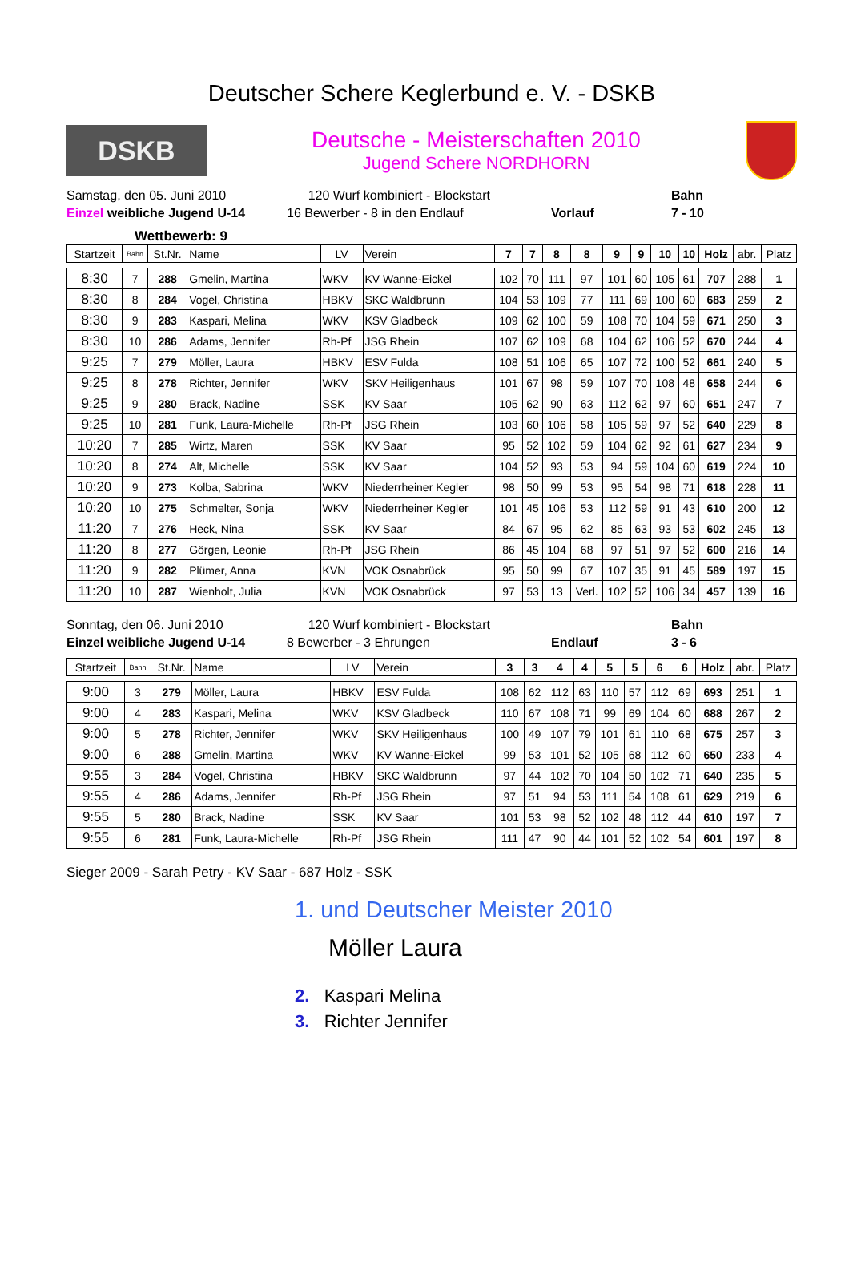Deutscher Schere Keglerbund e. V. - DSKB
DSKB
Deutsche - Meisterschaften 2010
Jugend Schere NORDHORN
Samstag, den 05. Juni 2010
120 Wurf kombiniert - Blockstart
Bahn
Einzel weibliche Jugend U-14
16 Bewerber - 8 in den Endlauf
Vorlauf
7 - 10
Wettbewerb: 9
| Startzeit | Bahn | St.Nr. | Name | LV | Verein | 7 | 7 | 8 | 8 | 9 | 9 | 10 | 10 | Holz | abr. | Platz |
| --- | --- | --- | --- | --- | --- | --- | --- | --- | --- | --- | --- | --- | --- | --- | --- | --- |
| 8:30 | 7 | 288 | Gmelin, Martina | WKV | KV Wanne-Eickel | 102 | 70 | 111 | 97 | 101 | 60 | 105 | 61 | 707 | 288 | 1 |
| 8:30 | 8 | 284 | Vogel, Christina | HBKV | SKC Waldbrunn | 104 | 53 | 109 | 77 | 111 | 69 | 100 | 60 | 683 | 259 | 2 |
| 8:30 | 9 | 283 | Kaspari, Melina | WKV | KSV Gladbeck | 109 | 62 | 100 | 59 | 108 | 70 | 104 | 59 | 671 | 250 | 3 |
| 8:30 | 10 | 286 | Adams, Jennifer | Rh-Pf | JSG Rhein | 107 | 62 | 109 | 68 | 104 | 62 | 106 | 52 | 670 | 244 | 4 |
| 9:25 | 7 | 279 | Möller, Laura | HBKV | ESV Fulda | 108 | 51 | 106 | 65 | 107 | 72 | 100 | 52 | 661 | 240 | 5 |
| 9:25 | 8 | 278 | Richter, Jennifer | WKV | SKV Heiligenhaus | 101 | 67 | 98 | 59 | 107 | 70 | 108 | 48 | 658 | 244 | 6 |
| 9:25 | 9 | 280 | Brack, Nadine | SSK | KV Saar | 105 | 62 | 90 | 63 | 112 | 62 | 97 | 60 | 651 | 247 | 7 |
| 9:25 | 10 | 281 | Funk, Laura-Michelle | Rh-Pf | JSG Rhein | 103 | 60 | 106 | 58 | 105 | 59 | 97 | 52 | 640 | 229 | 8 |
| 10:20 | 7 | 285 | Wirtz, Maren | SSK | KV Saar | 95 | 52 | 102 | 59 | 104 | 62 | 92 | 61 | 627 | 234 | 9 |
| 10:20 | 8 | 274 | Alt, Michelle | SSK | KV Saar | 104 | 52 | 93 | 53 | 94 | 59 | 104 | 60 | 619 | 224 | 10 |
| 10:20 | 9 | 273 | Kolba, Sabrina | WKV | Niederrheiner Kegler | 98 | 50 | 99 | 53 | 95 | 54 | 98 | 71 | 618 | 228 | 11 |
| 10:20 | 10 | 275 | Schmelter, Sonja | WKV | Niederrheiner Kegler | 101 | 45 | 106 | 53 | 112 | 59 | 91 | 43 | 610 | 200 | 12 |
| 11:20 | 7 | 276 | Heck, Nina | SSK | KV Saar | 84 | 67 | 95 | 62 | 85 | 63 | 93 | 53 | 602 | 245 | 13 |
| 11:20 | 8 | 277 | Görgen, Leonie | Rh-Pf | JSG Rhein | 86 | 45 | 104 | 68 | 97 | 51 | 97 | 52 | 600 | 216 | 14 |
| 11:20 | 9 | 282 | Plümer, Anna | KVN | VOK Osnabrück | 95 | 50 | 99 | 67 | 107 | 35 | 91 | 45 | 589 | 197 | 15 |
| 11:20 | 10 | 287 | Wienholt, Julia | KVN | VOK Osnabrück | 97 | 53 | 13 | Verl. | 102 | 52 | 106 | 34 | 457 | 139 | 16 |
Sonntag, den 06. Juni 2010
120 Wurf kombiniert - Blockstart
Bahn
Einzel weibliche Jugend U-14
8 Bewerber - 3 Ehrungen
Endlauf
3 - 6
| Startzeit | Bahn | St.Nr. | Name | LV | Verein | 3 | 3 | 4 | 4 | 5 | 5 | 6 | 6 | Holz | abr. | Platz |
| --- | --- | --- | --- | --- | --- | --- | --- | --- | --- | --- | --- | --- | --- | --- | --- | --- |
| 9:00 | 3 | 279 | Möller, Laura | HBKV | ESV Fulda | 108 | 62 | 112 | 63 | 110 | 57 | 112 | 69 | 693 | 251 | 1 |
| 9:00 | 4 | 283 | Kaspari, Melina | WKV | KSV Gladbeck | 110 | 67 | 108 | 71 | 99 | 69 | 104 | 60 | 688 | 267 | 2 |
| 9:00 | 5 | 278 | Richter, Jennifer | WKV | SKV Heiligenhaus | 100 | 49 | 107 | 79 | 101 | 61 | 110 | 68 | 675 | 257 | 3 |
| 9:00 | 6 | 288 | Gmelin, Martina | WKV | KV Wanne-Eickel | 99 | 53 | 101 | 52 | 105 | 68 | 112 | 60 | 650 | 233 | 4 |
| 9:55 | 3 | 284 | Vogel, Christina | HBKV | SKC Waldbrunn | 97 | 44 | 102 | 70 | 104 | 50 | 102 | 71 | 640 | 235 | 5 |
| 9:55 | 4 | 286 | Adams, Jennifer | Rh-Pf | JSG Rhein | 97 | 51 | 94 | 53 | 111 | 54 | 108 | 61 | 629 | 219 | 6 |
| 9:55 | 5 | 280 | Brack, Nadine | SSK | KV Saar | 101 | 53 | 98 | 52 | 102 | 48 | 112 | 44 | 610 | 197 | 7 |
| 9:55 | 6 | 281 | Funk, Laura-Michelle | Rh-Pf | JSG Rhein | 111 | 47 | 90 | 44 | 101 | 52 | 102 | 54 | 601 | 197 | 8 |
Sieger 2009 - Sarah Petry - KV Saar - 687 Holz - SSK
1. und Deutscher Meister 2010
Möller Laura
2. Kaspari Melina
3. Richter Jennifer